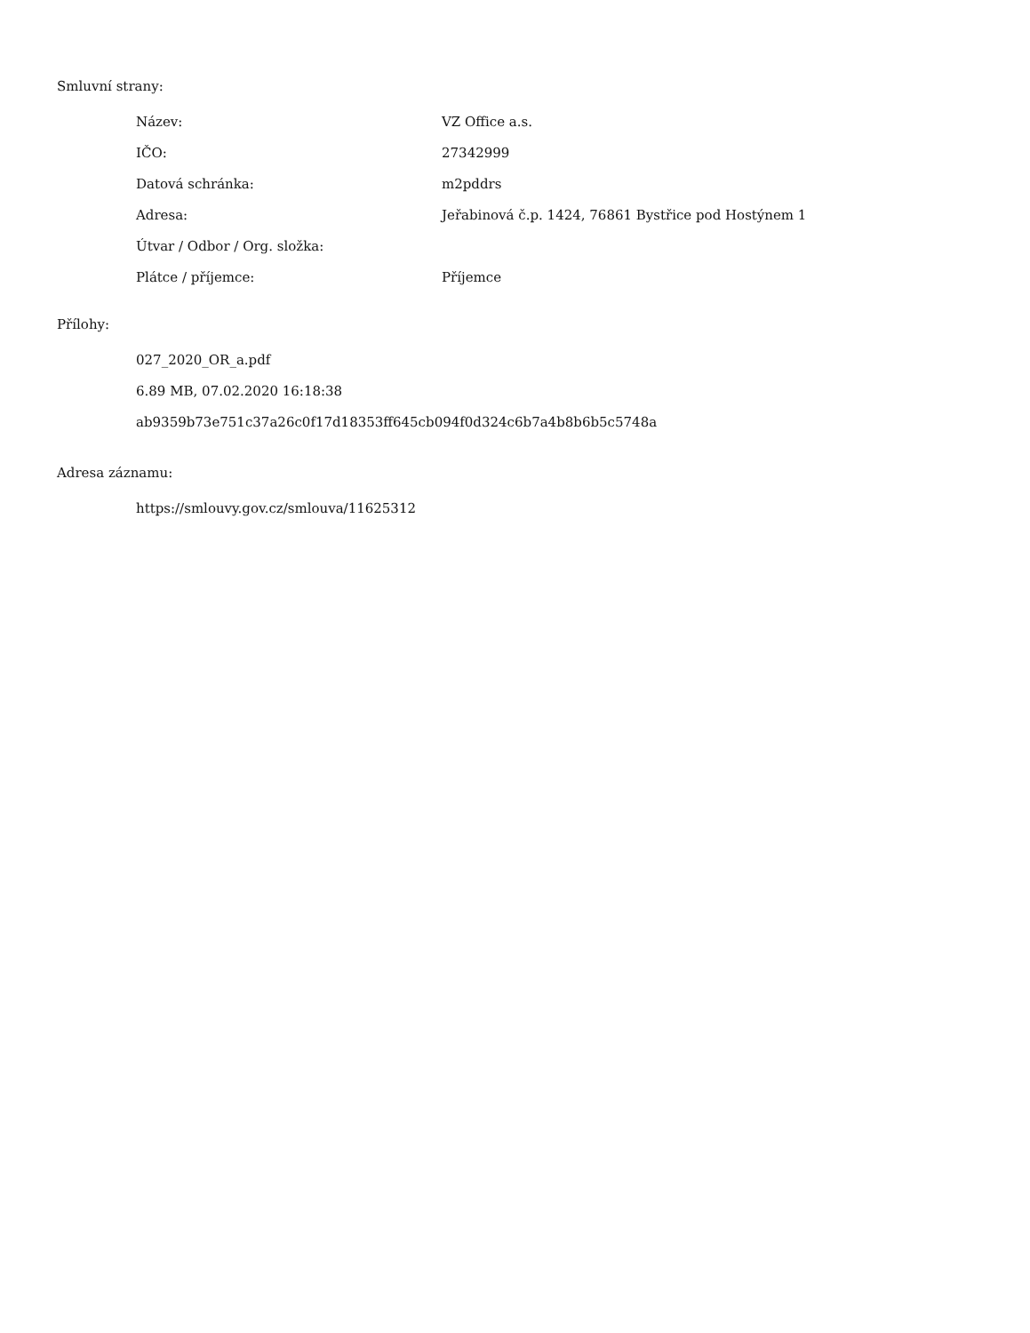Smluvní strany:
| Název: | VZ Office a.s. |
| IČO: | 27342999 |
| Datová schránka: | m2pddrs |
| Adresa: | Jeřabinová č.p. 1424, 76861 Bystřice pod Hostýnem 1 |
| Útvar / Odbor / Org. složka: | |
| Plátce / příjemce: | Příjemce |
Přílohy:
027_2020_OR_a.pdf
6.89 MB, 07.02.2020 16:18:38
ab9359b73e751c37a26c0f17d18353ff645cb094f0d324c6b7a4b8b6b5c5748a
Adresa záznamu:
https://smlouvy.gov.cz/smlouva/11625312